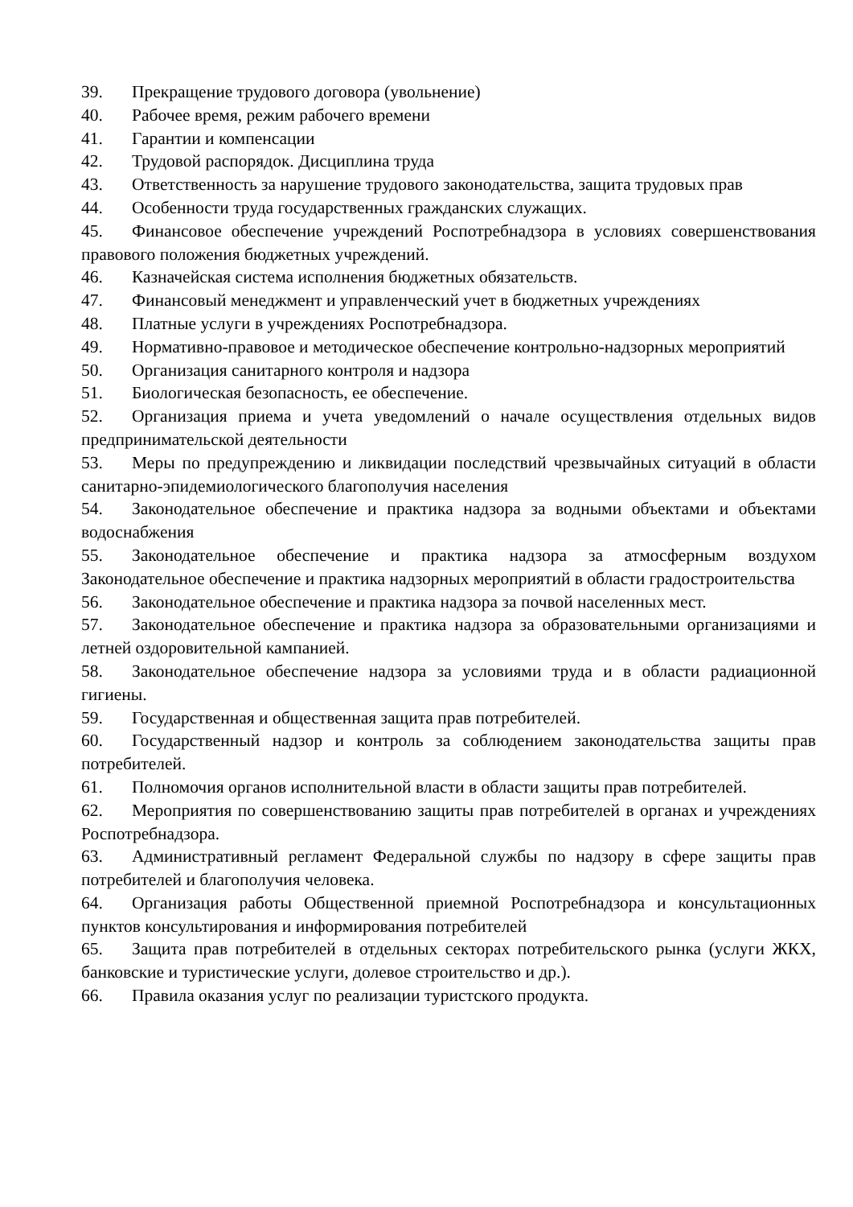39. Прекращение трудового договора (увольнение)
40. Рабочее время, режим рабочего времени
41. Гарантии и компенсации
42. Трудовой распорядок. Дисциплина труда
43. Ответственность за нарушение трудового законодательства, защита трудовых прав
44. Особенности труда государственных гражданских служащих.
45. Финансовое обеспечение учреждений Роспотребнадзора в условиях совершенствования правового положения бюджетных учреждений.
46. Казначейская система исполнения бюджетных обязательств.
47. Финансовый менеджмент и управленческий учет в бюджетных учреждениях
48. Платные услуги в учреждениях Роспотребнадзора.
49. Нормативно-правовое и методическое обеспечение контрольно-надзорных мероприятий
50. Организация санитарного контроля и надзора
51. Биологическая безопасность, ее обеспечение.
52. Организация приема и учета уведомлений о начале осуществления отдельных видов предпринимательской деятельности
53. Меры по предупреждению и ликвидации последствий чрезвычайных ситуаций в области санитарно-эпидемиологического благополучия населения
54. Законодательное обеспечение и практика надзора за водными объектами и объектами водоснабжения
55. Законодательное обеспечение и практика надзора за атмосферным воздухом Законодательное обеспечение и практика надзорных мероприятий в области градостроительства
56. Законодательное обеспечение и практика надзора за почвой населенных мест.
57. Законодательное обеспечение и практика надзора за образовательными организациями и летней оздоровительной кампанией.
58. Законодательное обеспечение надзора за условиями труда и в области радиационной гигиены.
59. Государственная и общественная защита прав потребителей.
60. Государственный надзор и контроль за соблюдением законодательства защиты прав потребителей.
61. Полномочия органов исполнительной власти в области защиты прав потребителей.
62. Мероприятия по совершенствованию защиты прав потребителей в органах и учреждениях Роспотребнадзора.
63. Административный регламент Федеральной службы по надзору в сфере защиты прав потребителей и благополучия человека.
64. Организация работы Общественной приемной Роспотребнадзора и консультационных пунктов консультирования и информирования потребителей
65. Защита прав потребителей в отдельных секторах потребительского рынка (услуги ЖКХ, банковские и туристические услуги, долевое строительство и др.).
66. Правила оказания услуг по реализации туристского продукта.